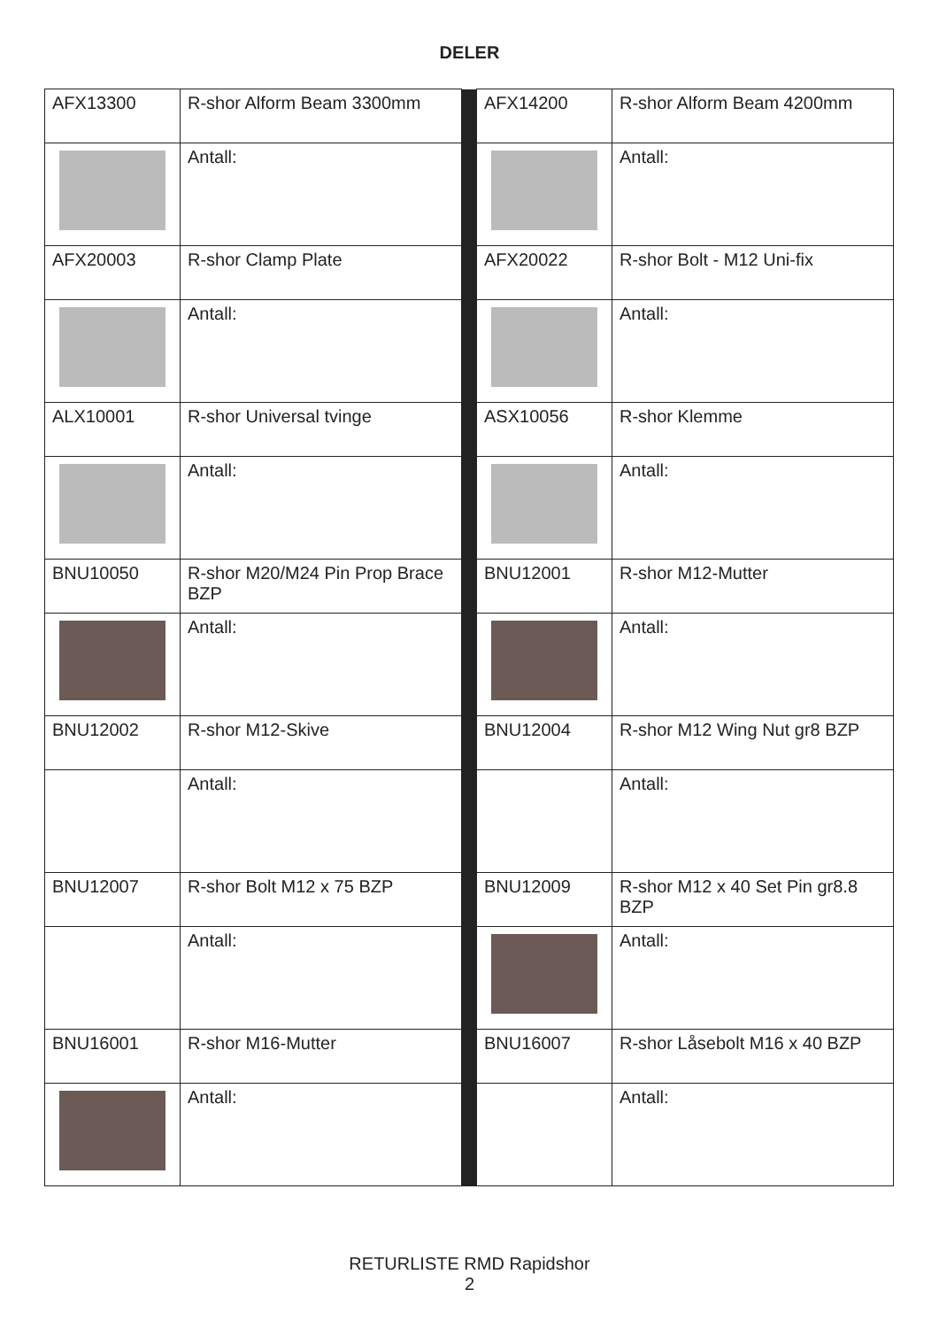DELER
| AFX13300 | R-shor Alform Beam 3300mm | | AFX14200 | R-shor Alform Beam 4200mm |
| | Antall: | | | Antall: |
| AFX20003 | R-shor Clamp Plate | | AFX20022 | R-shor Bolt - M12 Uni-fix |
| | Antall: | | | Antall: |
| ALX10001 | R-shor Universal tvinge | | ASX10056 | R-shor Klemme |
| | Antall: | | | Antall: |
| BNU10050 | R-shor M20/M24 Pin Prop Brace BZP | | BNU12001 | R-shor M12-Mutter |
| | Antall: | | | Antall: |
| BNU12002 | R-shor M12-Skive | | BNU12004 | R-shor M12 Wing Nut gr8 BZP |
| | Antall: | | | Antall: |
| BNU12007 | R-shor Bolt M12 x 75 BZP | | BNU12009 | R-shor M12 x 40 Set Pin gr8.8 BZP |
| | Antall: | | | Antall: |
| BNU16001 | R-shor M16-Mutter | | BNU16007 | R-shor Låsebolt M16 x 40 BZP |
| | Antall: | | | Antall: |
RETURLISTE RMD Rapidshor
2